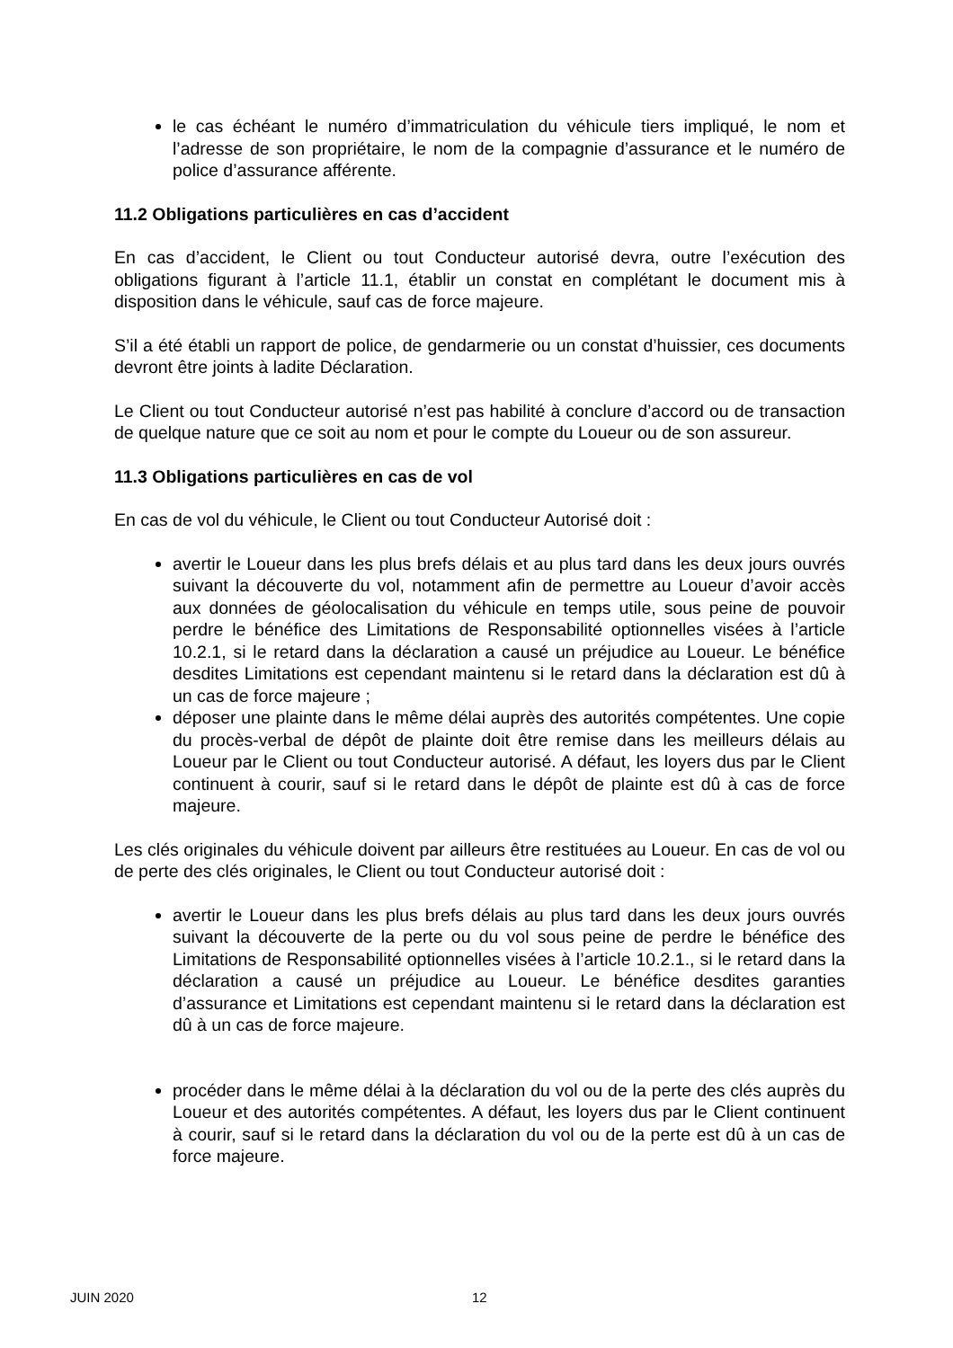le cas échéant le numéro d’immatriculation du véhicule tiers impliqué, le nom et l’adresse de son propriétaire, le nom de la compagnie d’assurance et le numéro de police d’assurance afférente.
11.2 Obligations particulières en cas d’accident
En cas d’accident, le Client ou tout Conducteur autorisé devra, outre l’exécution des obligations figurant à l’article 11.1, établir un constat en complétant le document mis à disposition dans le véhicule, sauf cas de force majeure.
S’il a été établi un rapport de police, de gendarmerie ou un constat d’huissier, ces documents devront être joints à ladite Déclaration.
Le Client ou tout Conducteur autorisé n’est pas habilité à conclure d’accord ou de transaction de quelque nature que ce soit au nom et pour le compte du Loueur ou de son assureur.
11.3 Obligations particulières en cas de vol
En cas de vol du véhicule, le Client ou tout Conducteur Autorisé doit :
avertir le Loueur dans les plus brefs délais et au plus tard dans les deux jours ouvrés suivant la découverte du vol, notamment afin de permettre au Loueur d’avoir accès aux données de géolocalisation du véhicule en temps utile, sous peine de pouvoir perdre le bénéfice des Limitations de Responsabilité optionnelles visées à l’article 10.2.1, si le retard dans la déclaration a causé un préjudice au Loueur. Le bénéfice desdites Limitations est cependant maintenu si le retard dans la déclaration est dû à un cas de force majeure ;
déposer une plainte dans le même délai auprès des autorités compétentes. Une copie du procès-verbal de dépôt de plainte doit être remise dans les meilleurs délais au Loueur par le Client ou tout Conducteur autorisé. A défaut, les loyers dus par le Client continuent à courir, sauf si le retard dans le dépôt de plainte est dû à cas de force majeure.
Les clés originales du véhicule doivent par ailleurs être restituées au Loueur. En cas de vol ou de perte des clés originales, le Client ou tout Conducteur autorisé doit :
avertir le Loueur dans les plus brefs délais au plus tard dans les deux jours ouvrés suivant la découverte de la perte ou du vol sous peine de perdre le bénéfice des Limitations de Responsabilité optionnelles visées à l’article 10.2.1., si le retard dans la déclaration a causé un préjudice au Loueur. Le bénéfice desdites garanties d’assurance et Limitations est cependant maintenu si le retard dans la déclaration est dû à un cas de force majeure.
procéder dans le même délai à la déclaration du vol ou de la perte des clés auprès du Loueur et des autorités compétentes. A défaut, les loyers dus par le Client continuent à courir, sauf si le retard dans la déclaration du vol ou de la perte est dû à un cas de force majeure.
JUIN 2020 12